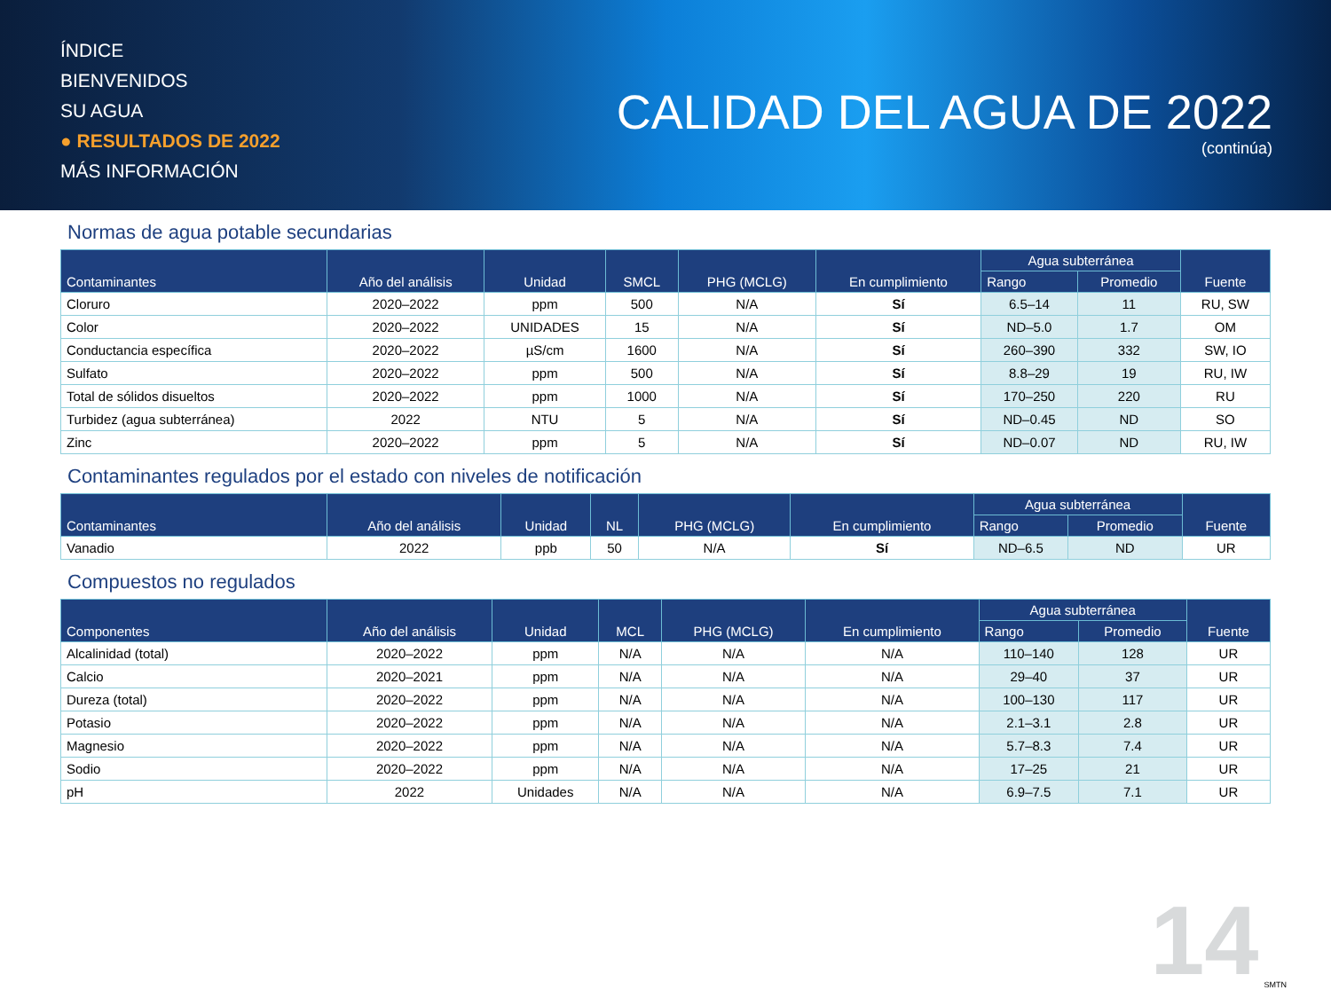ÍNDICE
BIENVENIDOS
SU AGUA
● RESULTADOS DE 2022
MÁS INFORMACIÓN
CALIDAD DEL AGUA DE 2022
(continúa)
Normas de agua potable secundarias
| Contaminantes | Año del análisis | Unidad | SMCL | PHG (MCLG) | En cumplimiento | Agua subterránea | | Fuente |
| --- | --- | --- | --- | --- | --- | --- | --- | --- |
| | | | | | | Rango | Promedio | |
| Cloruro | 2020–2022 | ppm | 500 | N/A | Sí | 6.5–14 | 11 | RU, SW |
| Color | 2020–2022 | UNIDADES | 15 | N/A | Sí | ND–5.0 | 1.7 | OM |
| Conductancia específica | 2020–2022 | µS/cm | 1600 | N/A | Sí | 260–390 | 332 | SW, IO |
| Sulfato | 2020–2022 | ppm | 500 | N/A | Sí | 8.8–29 | 19 | RU, IW |
| Total de sólidos disueltos | 2020–2022 | ppm | 1000 | N/A | Sí | 170–250 | 220 | RU |
| Turbidez (agua subterránea) | 2022 | NTU | 5 | N/A | Sí | ND–0.45 | ND | SO |
| Zinc | 2020–2022 | ppm | 5 | N/A | Sí | ND–0.07 | ND | RU, IW |
Contaminantes regulados por el estado con niveles de notificación
| Contaminantes | Año del análisis | Unidad | NL | PHG (MCLG) | En cumplimiento | Agua subterránea | | Fuente |
| --- | --- | --- | --- | --- | --- | --- | --- | --- |
| | | | | | | Rango | Promedio | |
| Vanadio | 2022 | ppb | 50 | N/A | Sí | ND–6.5 | ND | UR |
Compuestos no regulados
| Componentes | Año del análisis | Unidad | MCL | PHG (MCLG) | En cumplimiento | Agua subterránea | | Fuente |
| --- | --- | --- | --- | --- | --- | --- | --- | --- |
| | | | | | | Rango | Promedio | |
| Alcalinidad (total) | 2020–2022 | ppm | N/A | N/A | N/A | 110–140 | 128 | UR |
| Calcio | 2020–2021 | ppm | N/A | N/A | N/A | 29–40 | 37 | UR |
| Dureza (total) | 2020–2022 | ppm | N/A | N/A | N/A | 100–130 | 117 | UR |
| Potasio | 2020–2022 | ppm | N/A | N/A | N/A | 2.1–3.1 | 2.8 | UR |
| Magnesio | 2020–2022 | ppm | N/A | N/A | N/A | 5.7–8.3 | 7.4 | UR |
| Sodio | 2020–2022 | ppm | N/A | N/A | N/A | 17–25 | 21 | UR |
| pH | 2022 | Unidades | N/A | N/A | N/A | 6.9–7.5 | 7.1 | UR |
14 SMTN